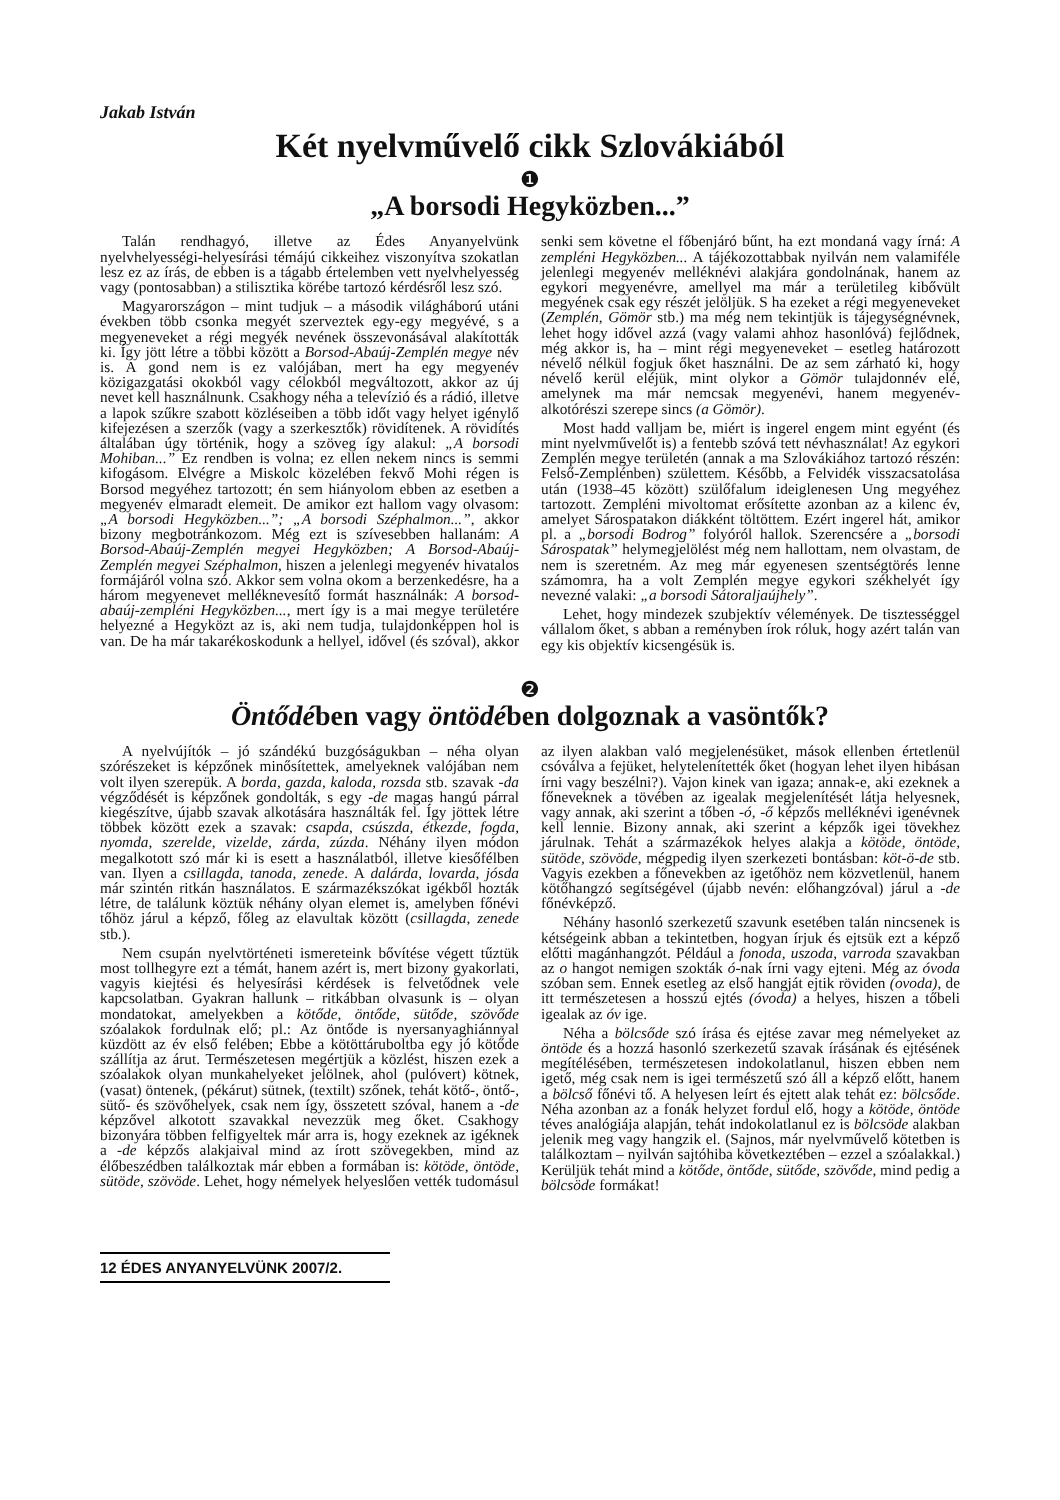Jakab István
Két nyelvművelő cikk Szlovákiából
❶
„A borsodi Hegyközben...”
Talán rendhagyó, illetve az Édes Anyanyelvünk nyelvhelyességi-helyesírási témájú cikkeihez viszonyítva szokatlan lesz ez az írás, de ebben is a tágabb értelemben vett nyelvhelyesség vagy (pontosabban) a stilisztika körébe tartozó kérdésről lesz szó.
Magyarországon – mint tudjuk – a második világháború utáni években több csonka megyét szerveztek egy-egy megyévé, s a megyeneveket a régi megyék nevének összevonásával alakították ki. Így jött létre a többi között a Borsod-Abaúj-Zemplén megye név is. A gond nem is ez valójában, mert ha egy megyenév közigazgatási okokból vagy célokból megváltozott, akkor az új nevet kell használnunk. Csakhogy néha a televízió és a rádió, illetve a lapok szűkre szabott közléseiben a több időt vagy helyet igénylő kifejezésen a szerzők (vagy a szerkesztők) rövidítenek. A rövidítés általában úgy történik, hogy a szöveg így alakul: „A borsodi Mohiban...” Ez rendben is volna; ez ellen nekem nincs is semmi kifogásom. Elvégre a Miskolc közelében fekvő Mohi régen is Borsod megyéhez tartozott; én sem hiányolom ebben az esetben a megyenév elmaradt elemeit. De amikor ezt hallom vagy olvasom: „A borsodi Hegyközben...”; „A borsodi Széphalmon...”, akkor bizony megbotránkozom. Még ezt is szívesebben hallanám: A Borsod-Abaúj-Zemplén megyei Hegyközben; A Borsod-Abaúj-Zemplén megyei Széphalmon, hiszen a jelenlegi megyenév hivatalos formájáról volna szó. Akkor sem volna okom a berzenkedésre, ha a három megyenevet melléknevesítő formát használnák: A borsod-abaúj-zempléni Hegyközben..., mert így is a mai megye területére helyezné a Hegyközt az is, aki nem tudja, tulajdonképpen hol is van. De ha már takarékoskodunk a hellyel, idővel (és szóval), akkor senki sem követne el főbenjáró bűnt, ha ezt mondaná vagy írná: A zempléni Hegyközben... A tájékozottabbak nyilván nem valamiféle jelenlegi megyenév melléknévi alakjára gondolnának, hanem az egykori megyenévre, amellyel ma már a területileg kibővült megyének csak egy részét jelöljük. S ha ezeket a régi megyeneveket (Zemplén, Gömör stb.) ma még nem tekintjük is tájegységnévnek, lehet hogy idővel azzá (vagy valami ahhoz hasonlóvá) fejlődnek, még akkor is, ha – mint régi megyeneveket – esetleg határozott névelő nélkül fogjuk őket használni. De az sem zárható ki, hogy névelő kerül eléjük, mint olykor a Gömör tulajdonnév elé, amelynek ma már nemcsak megyenévi, hanem megyenév-alkotórészi szerepe sincs (a Gömör).
Most hadd valljam be, miért is ingerel engem mint egyént (és mint nyelvművelőt is) a fentebb szóvá tett névhasználat! Az egykori Zemplén megye területén (annak a ma Szlovákiához tartozó részén: Felső-Zemplénben) születtem. Később, a Felvidék visszacsatolása után (1938–45 között) szülőfalum ideiglenesen Ung megyéhez tartozott. Zempléni mivoltomat erősítette azonban az a kilenc év, amelyet Sárospatakon diákként töltöttem. Ezért ingerel hát, amikor pl. a „borsodi Bodrog” folyóról hallok. Szerencsére a „borsodi Sárospatak” helymegjelölést még nem hallottam, nem olvastam, de nem is szeretném. Az meg már egyenesen szentségtörés lenne számomra, ha a volt Zemplén megye egykori székhelyét így nevezné valaki: „a borsodi Sátoraljaújhely”.
Lehet, hogy mindezek szubjektív vélemények. De tisztességgel vállalom őket, s abban a reményben írok róluk, hogy azért talán van egy kis objektív kicsengésük is.
❷
Öntődében vagy öntödében dolgoznak a vasöntők?
A nyelvújítók – jó szándékú buzgóságukban – néha olyan szórészeket is képzőnek minősítettek, amelyeknek valójában nem volt ilyen szerepük. A borda, gazda, kaloda, rozsda stb. szavak -da végződését is képzőnek gondolták, s egy -de magas hangú párral kiegészítve, újabb szavak alkotására használták fel. Így jöttek létre többek között ezek a szavak: csapda, csúszda, étkezde, fogda, nyomda, szerelde, vizelde, zárda, zúzda. Néhány ilyen módon megalkotott szó már ki is esett a használatból, illetve kiesőfélben van. Ilyen a csillagda, tanoda, zenede. A dalárda, lovarda, jósda már szintén ritkán használatos. E származékszókat igékből hozták létre, de találunk köztük néhány olyan elemet is, amelyben főnévi tőhöz járul a képző, főleg az elavultak között (csillagda, zenede stb.).
Nem csupán nyelvtörténeti ismereteink bővítése végett tűztük most tollhegyre ezt a témát, hanem azért is, mert bizony gyakorlati, vagyis kiejtési és helyesírási kérdések is felvetődnek vele kapcsolatban. Gyakran hallunk – ritkábban olvasunk is – olyan mondatokat, amelyekben a kötőde, öntőde, sütőde, szövőde szóalakok fordulnak elő; pl.: Az öntőde is nyersanyaghiánnyal küzdött az év első felében; Ebbe a kötöttáruboltba egy jó kötőde szállítja az árut. Természetesen megértjük a közlést, hiszen ezek a szóalakok olyan munkahelyeket jelölnek, ahol (pulóvert) kötnek, (vasat) öntenek, (pékárut) sütnek, (textilt) szőnek, tehát kötő-, öntő-, sütő- és szövőhelyek, csak nem így, összetett szóval, hanem a -de képzővel alkotott szavakkal nevezzük meg őket. Csakhogy bizonyára többen felfigyeltek már arra is, hogy ezeknek az igéknek a -de képzős alakjaival mind az írott szövegekben, mind az élőbeszédben találkoztak már ebben a formában is: kötöde, öntöde, sütöde, szövöde. Lehet, hogy némelyek helyeslően vették tudomásul az ilyen alakban való megjelenésüket, mások ellenben értetlenül csóválva a fejüket, helytelenítették őket (hogyan lehet ilyen hibásan írni vagy beszélni?). Vajon kinek van igaza; annak-e, aki ezeknek a főneveknek a tövében az igealak megjelenítését látja helyesnek, vagy annak, aki szerint a tőben -ó, -ő képzős melléknévi igenévnek kell lennie. Bizony annak, aki szerint a képzők igei tövekhez járulnak. Tehát a származékok helyes alakja a kötöde, öntöde, sütöde, szövöde, mégpedig ilyen szerkezeti bontásban: köt-ö-de stb. Vagyis ezekben a főnevekben az igetőhöz nem közvetlenül, hanem kötőhangzó segítségével (újabb nevén: előhangzóval) járul a -de főnévképző.
Néhány hasonló szerkezetű szavunk esetében talán nincsenek is kétségeink abban a tekintetben, hogyan írjuk és ejtsük ezt a képző előtti magánhangzót. Például a fonoda, uszoda, varroda szavakban az o hangot nemigen szokták ó-nak írni vagy ejteni. Még az óvoda szóban sem. Ennek esetleg az első hangját ejtik röviden (ovoda), de itt természetesen a hosszú ejtés (óvoda) a helyes, hiszen a tőbeli igealak az óv ige.
Néha a bölcsőde szó írása és ejtése zavar meg némelyeket az öntöde és a hozzá hasonló szerkezetű szavak írásának és ejtésének megítélésében, természetesen indokolatlanul, hiszen ebben nem igető, még csak nem is igei természetű szó áll a képző előtt, hanem a bölcső főnévi tő. A helyesen leírt és ejtett alak tehát ez: bölcsőde. Néha azonban az a fonák helyzet fordul elő, hogy a kötöde, öntöde téves analógiája alapján, tehát indokolatlanul ez is bölcsöde alakban jelenik meg vagy hangzik el. (Sajnos, már nyelvművelő kötetben is találkoztam – nyilván sajtóhiba következtében – ezzel a szóalakkal.) Kerüljük tehát mind a kötőde, öntőde, sütőde, szövőde, mind pedig a bölcsöde formákat!
12 ÉDES ANYANYELVÜNK 2007/2.